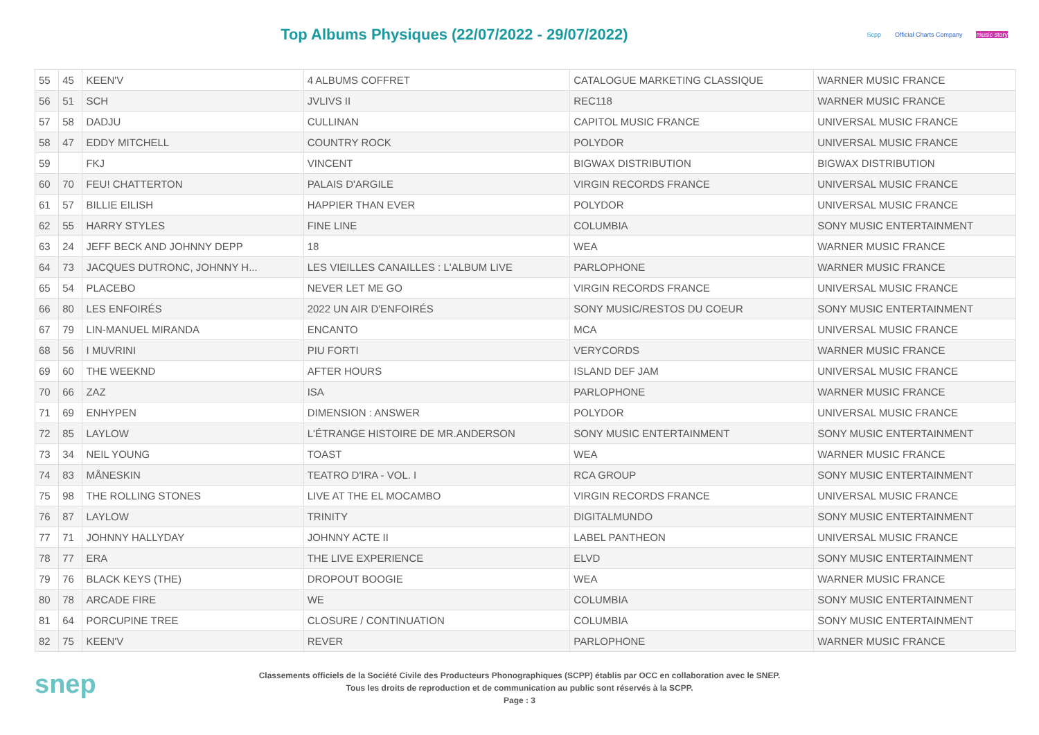Top Albums Physiques (22/07/2022 - 29/07/2022)
Scpp Official Charts Company music story
| 55 | 45 | KEEN'V | 4 ALBUMS COFFRET | CATALOGUE MARKETING CLASSIQUE | WARNER MUSIC FRANCE |
| 56 | 51 | SCH | JVLIVS II | REC118 | WARNER MUSIC FRANCE |
| 57 | 58 | DADJU | CULLINAN | CAPITOL MUSIC FRANCE | UNIVERSAL MUSIC FRANCE |
| 58 | 47 | EDDY MITCHELL | COUNTRY ROCK | POLYDOR | UNIVERSAL MUSIC FRANCE |
| 59 | | FKJ | VINCENT | BIGWAX DISTRIBUTION | BIGWAX DISTRIBUTION |
| 60 | 70 | FEU! CHATTERTON | PALAIS D'ARGILE | VIRGIN RECORDS FRANCE | UNIVERSAL MUSIC FRANCE |
| 61 | 57 | BILLIE EILISH | HAPPIER THAN EVER | POLYDOR | UNIVERSAL MUSIC FRANCE |
| 62 | 55 | HARRY STYLES | FINE LINE | COLUMBIA | SONY MUSIC ENTERTAINMENT |
| 63 | 24 | JEFF BECK AND JOHNNY DEPP | 18 | WEA | WARNER MUSIC FRANCE |
| 64 | 73 | JACQUES DUTRONC, JOHNNY H... | LES VIEILLES CANAILLES : L'ALBUM LIVE | PARLOPHONE | WARNER MUSIC FRANCE |
| 65 | 54 | PLACEBO | NEVER LET ME GO | VIRGIN RECORDS FRANCE | UNIVERSAL MUSIC FRANCE |
| 66 | 80 | LES ENFOIRÉS | 2022 UN AIR D'ENFOIRÉS | SONY MUSIC/RESTOS DU COEUR | SONY MUSIC ENTERTAINMENT |
| 67 | 79 | LIN-MANUEL MIRANDA | ENCANTO | MCA | UNIVERSAL MUSIC FRANCE |
| 68 | 56 | I MUVRINI | PIU FORTI | VERYCORDS | WARNER MUSIC FRANCE |
| 69 | 60 | THE WEEKND | AFTER HOURS | ISLAND DEF JAM | UNIVERSAL MUSIC FRANCE |
| 70 | 66 | ZAZ | ISA | PARLOPHONE | WARNER MUSIC FRANCE |
| 71 | 69 | ENHYPEN | DIMENSION : ANSWER | POLYDOR | UNIVERSAL MUSIC FRANCE |
| 72 | 85 | LAYLOW | L'ÉTRANGE HISTOIRE DE MR.ANDERSON | SONY MUSIC ENTERTAINMENT | SONY MUSIC ENTERTAINMENT |
| 73 | 34 | NEIL YOUNG | TOAST | WEA | WARNER MUSIC FRANCE |
| 74 | 83 | MÅNESKIN | TEATRO D'IRA - VOL. I | RCA GROUP | SONY MUSIC ENTERTAINMENT |
| 75 | 98 | THE ROLLING STONES | LIVE AT THE EL MOCAMBO | VIRGIN RECORDS FRANCE | UNIVERSAL MUSIC FRANCE |
| 76 | 87 | LAYLOW | TRINITY | DIGITALMUNDO | SONY MUSIC ENTERTAINMENT |
| 77 | 71 | JOHNNY HALLYDAY | JOHNNY ACTE II | LABEL PANTHEON | UNIVERSAL MUSIC FRANCE |
| 78 | 77 | ERA | THE LIVE EXPERIENCE | ELVD | SONY MUSIC ENTERTAINMENT |
| 79 | 76 | BLACK KEYS (THE) | DROPOUT BOOGIE | WEA | WARNER MUSIC FRANCE |
| 80 | 78 | ARCADE FIRE | WE | COLUMBIA | SONY MUSIC ENTERTAINMENT |
| 81 | 64 | PORCUPINE TREE | CLOSURE / CONTINUATION | COLUMBIA | SONY MUSIC ENTERTAINMENT |
| 82 | 75 | KEEN'V | REVER | PARLOPHONE | WARNER MUSIC FRANCE |
snep
Classements officiels de la Société Civile des Producteurs Phonographiques (SCPP) établis par OCC en collaboration avec le SNEP.
Tous les droits de reproduction et de communication au public sont réservés à la SCPP.
Page : 3